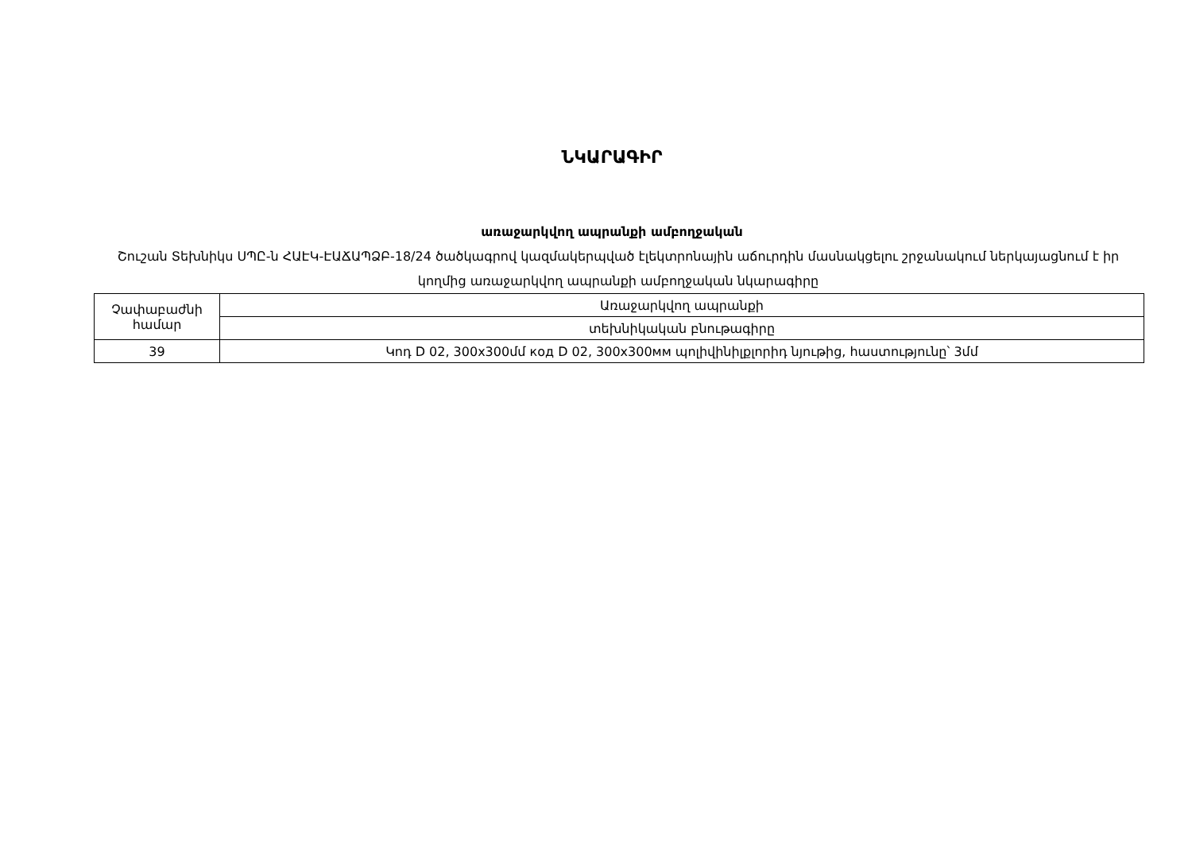ՆԿԱՐԱԳԻՐ
առաջարկվող ապրանքի ամբողջական
Շուշան Տեխնիկս ՍՊԸ-ն ՀԱԷԿ-ԷԱՃԱՊՁԲ-18/24 ծածկագրով կազմակերպված էլեկտրոնային աճուրդին մասնակցելու շրջանակում ներկայացնում է իր կողմից առաջարկվող ապրանքի ամբողջական նկարագիրը
| Չափաբաժնի համար | Առաջարկվող ապրանքի |
| | տեխնիկական բնութագիրը |
| 39 | Կոդ D 02, 300x300մմ код D 02, 300x300мм պոլիվինիլքլորիդ նյութից, հաստությունը՝ 3մմ |